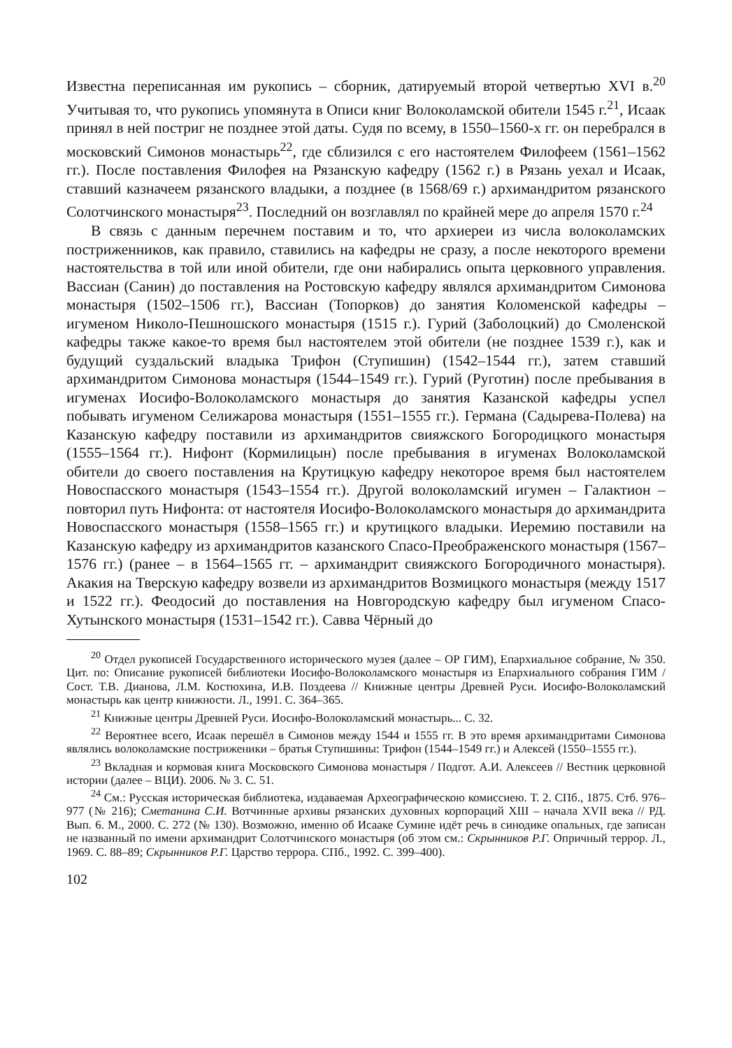Известна переписанная им рукопись – сборник, датируемый второй четвертью XVI в.<sup>20</sup> Учитывая то, что рукопись упомянута в Описи книг Волоколамской обители 1545 г.<sup>21</sup>, Исаак принял в ней постриг не позднее этой даты. Судя по всему, в 1550–1560-х гг. он перебрался в московский Симонов монастырь<sup>22</sup>, где сблизился с его настоятелем Филофеем (1561–1562 гг.). После поставления Филофея на Рязанскую кафедру (1562 г.) в Рязань уехал и Исаак, ставший казначеем рязанского владыки, а позднее (в 1568/69 г.) архимандритом рязанского Солотчинского монастыря<sup>23</sup>. Последний он возглавлял по крайней мере до апреля 1570 г.<sup>24</sup>
В связь с данным перечнем поставим и то, что архиереи из числа волоколамских постриженников, как правило, ставились на кафедры не сразу, а после некоторого времени настоятельства в той или иной обители, где они набирались опыта церковного управления. Вассиан (Санин) до поставления на Ростовскую кафедру являлся архимандритом Симонова монастыря (1502–1506 гг.), Вассиан (Топорков) до занятия Коломенской кафедры – игуменом Николо-Пешношского монастыря (1515 г.). Гурий (Заболоцкий) до Смоленской кафедры также какое-то время был настоятелем этой обители (не позднее 1539 г.), как и будущий суздальский владыка Трифон (Ступишин) (1542–1544 гг.), затем ставший архимандритом Симонова монастыря (1544–1549 гг.). Гурий (Руготин) после пребывания в игуменах Иосифо-Волоколамского монастыря до занятия Казанской кафедры успел побывать игуменом Селижарова монастыря (1551–1555 гг.). Германа (Садырева-Полева) на Казанскую кафедру поставили из архимандритов свияжского Богородицкого монастыря (1555–1564 гг.). Нифонт (Кормилицын) после пребывания в игуменах Волоколамской обители до своего поставления на Крутицкую кафедру некоторое время был настоятелем Новоспасского монастыря (1543–1554 гг.). Другой волоколамский игумен – Галактион – повторил путь Нифонта: от настоятеля Иосифо-Волоколамского монастыря до архимандрита Новоспасского монастыря (1558–1565 гг.) и крутицкого владыки. Иеремию поставили на Казанскую кафедру из архимандритов казанского Спасо-Преображенского монастыря (1567–1576 гг.) (ранее – в 1564–1565 гг. – архимандрит свияжского Богородичного монастыря). Акакия на Тверскую кафедру возвели из архимандритов Возмицкого монастыря (между 1517 и 1522 гг.). Феодосий до поставления на Новгородскую кафедру был игуменом Спасо-Хутынского монастыря (1531–1542 гг.). Савва Чёрный до
<sup>20</sup> Отдел рукописей Государственного исторического музея (далее – ОР ГИМ), Епархиальное собрание, № 350. Цит. по: Описание рукописей библиотеки Иосифо-Волоколамского монастыря из Епархиального собрания ГИМ / Сост. Т.В. Дианова, Л.М. Костюхина, И.В. Поздеева // Книжные центры Древней Руси. Иосифо-Волоколамский монастырь как центр книжности. Л., 1991. С. 364–365.
<sup>21</sup> Книжные центры Древней Руси. Иосифо-Волоколамский монастырь... С. 32.
<sup>22</sup> Вероятнее всего, Исаак перешёл в Симонов между 1544 и 1555 гг. В это время архимандритами Симонова являлись волоколамские постриженики – братья Ступишины: Трифон (1544–1549 гг.) и Алексей (1550–1555 гг.).
<sup>23</sup> Вкладная и кормовая книга Московского Симонова монастыря / Подгот. А.И. Алексеев // Вестник церковной истории (далее – ВЦИ). 2006. № 3. С. 51.
<sup>24</sup> См.: Русская историческая библиотека, издаваемая Археографическою комиссиею. Т. 2. СПб., 1875. Стб. 976–977 (№ 216); Сметанина С.И. Вотчинные архивы рязанских духовных корпораций XIII – начала XVII века // РД. Вып. 6. М., 2000. С. 272 (№ 130). Возможно, именно об Исааке Сумине идёт речь в синодике опальных, где записан не названный по имени архимандрит Солотчинского монастыря (об этом см.: Скрынников Р.Г. Опричный террор. Л., 1969. С. 88–89; Скрынников Р.Г. Царство террора. СПб., 1992. С. 399–400).
102